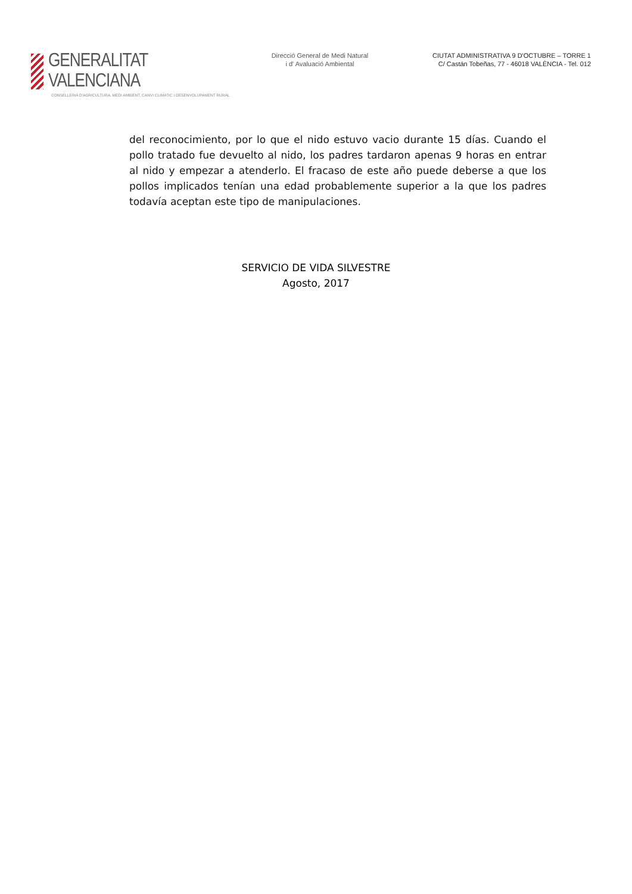GENERALITAT VALENCIANA
CONSELLERIA D'AGRICULTURA, MEDI AMBIENT, CANVI CLIMATIC I DESENVOLUPAMENT RURAL
Direcció General de Medi Natural
i d' Avaluació Ambiental
CIUTAT ADMINISTRATIVA 9 D'OCTUBRE – TORRE 1
C/ Castán Tobeñas, 77 - 46018 VALÈNCIA - Tel. 012
del reconocimiento, por lo que el nido estuvo vacio durante 15 días. Cuando el pollo tratado fue devuelto al nido, los padres tardaron apenas 9 horas en entrar al nido y empezar a atenderlo. El fracaso de este año puede deberse a que los pollos implicados tenían una edad probablemente superior a la que los padres todavía aceptan este tipo de manipulaciones.
SERVICIO DE VIDA SILVESTRE
Agosto, 2017